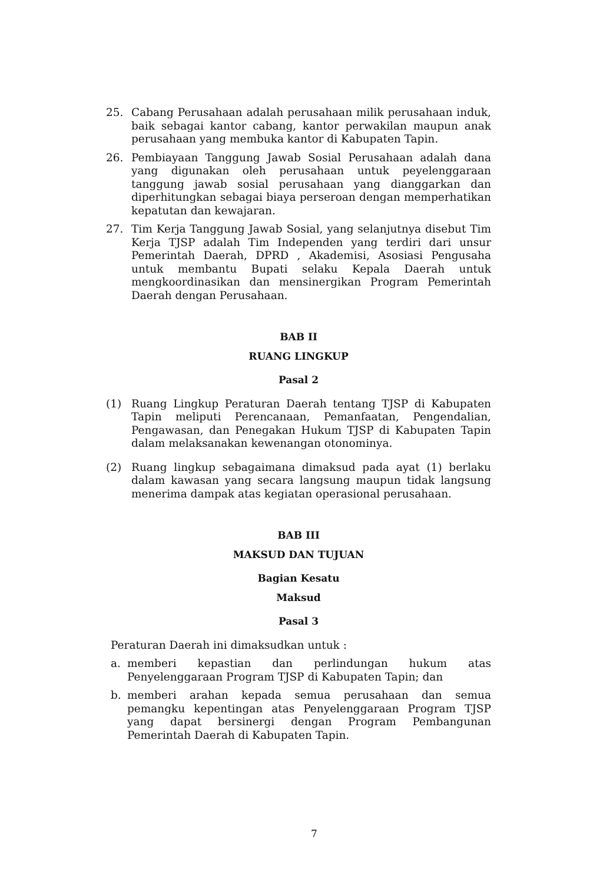25. Cabang Perusahaan adalah perusahaan milik perusahaan induk, baik sebagai kantor cabang, kantor perwakilan maupun anak perusahaan yang membuka kantor di Kabupaten Tapin.
26. Pembiayaan Tanggung Jawab Sosial Perusahaan adalah dana yang digunakan oleh perusahaan untuk peyelenggaraan tanggung jawab sosial perusahaan yang dianggarkan dan diperhitungkan sebagai biaya perseroan dengan memperhatikan kepatutan dan kewajaran.
27. Tim Kerja Tanggung Jawab Sosial, yang selanjutnya disebut Tim Kerja TJSP adalah Tim Independen yang terdiri dari unsur Pemerintah Daerah, DPRD , Akademisi, Asosiasi Pengusaha untuk membantu Bupati selaku Kepala Daerah untuk mengkoordinasikan dan mensinergikan Program Pemerintah Daerah dengan Perusahaan.
BAB II
RUANG LINGKUP
Pasal 2
(1) Ruang Lingkup Peraturan Daerah tentang TJSP di Kabupaten Tapin meliputi Perencanaan, Pemanfaatan, Pengendalian, Pengawasan, dan Penegakan Hukum TJSP di Kabupaten Tapin dalam melaksanakan kewenangan otonominya.
(2) Ruang lingkup sebagaimana dimaksud pada ayat (1) berlaku dalam kawasan yang secara langsung maupun tidak langsung menerima dampak atas kegiatan operasional perusahaan.
BAB III
MAKSUD DAN TUJUAN
Bagian Kesatu
Maksud
Pasal 3
Peraturan Daerah ini dimaksudkan untuk :
a. memberi kepastian dan perlindungan hukum atas Penyelenggaraan Program TJSP di Kabupaten Tapin; dan
b. memberi arahan kepada semua perusahaan dan semua pemangku kepentingan atas Penyelenggaraan Program TJSP yang dapat bersinergi dengan Program Pembangunan Pemerintah Daerah di Kabupaten Tapin.
7